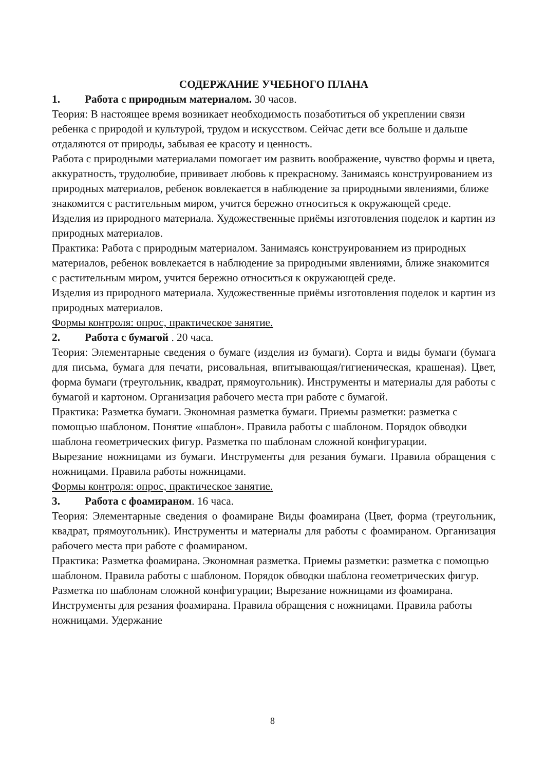СОДЕРЖАНИЕ УЧЕБНОГО ПЛАНА
1. Работа с природным материалом. 30 часов.
Теория: В настоящее время возникает необходимость позаботиться об укреплении связи ребенка с природой и культурой, трудом и искусством. Сейчас дети все больше и дальше отдаляются от природы, забывая ее красоту и ценность.
Работа с природными материалами помогает им развить воображение, чувство формы и цвета, аккуратность, трудолюбие, прививает любовь к прекрасному. Занимаясь конструированием из природных материалов, ребенок вовлекается в наблюдение за природными явлениями, ближе знакомится с растительным миром, учится бережно относиться к окружающей среде.
Изделия из природного материала. Художественные приёмы изготовления поделок и картин из природных материалов.
Практика: Работа с природным материалом. Занимаясь конструированием из природных материалов, ребенок вовлекается в наблюдение за природными явлениями, ближе знакомится с растительным миром, учится бережно относиться к окружающей среде.
Изделия из природного материала. Художественные приёмы изготовления поделок и картин из природных материалов.
Формы контроля: опрос, практическое занятие.
2. Работа с бумагой . 20 часа.
Теория: Элементарные сведения о бумаге (изделия из бумаги). Сорта и виды бумаги (бумага для письма, бумага для печати, рисовальная, впитывающая/гигиеническая, крашеная). Цвет, форма бумаги (треугольник, квадрат, прямоугольник). Инструменты и материалы для работы с бумагой и картоном. Организация рабочего места при работе с бумагой.
Практика: Разметка бумаги. Экономная разметка бумаги. Приемы разметки: разметка с помощью шаблоном. Понятие «шаблон». Правила работы с шаблоном. Порядок обводки шаблона геометрических фигур. Разметка по шаблонам сложной конфигурации.
Вырезание ножницами из бумаги. Инструменты для резания бумаги. Правила обращения с ножницами. Правила работы ножницами.
Формы контроля: опрос, практическое занятие.
3. Работа с фоамираном. 16 часа.
Теория: Элементарные сведения о фоамиране Виды фоамирана (Цвет, форма (треугольник, квадрат, прямоугольник). Инструменты и материалы для работы с фоамираном. Организация рабочего места при работе с фоамираном.
Практика: Разметка фоамирана. Экономная разметка. Приемы разметки: разметка с помощью шаблоном. Правила работы с шаблоном. Порядок обводки шаблона геометрических фигур. Разметка по шаблонам сложной конфигурации; Вырезание ножницами из фоамирана. Инструменты для резания фоамирана. Правила обращения с ножницами. Правила работы ножницами. Удержание
8